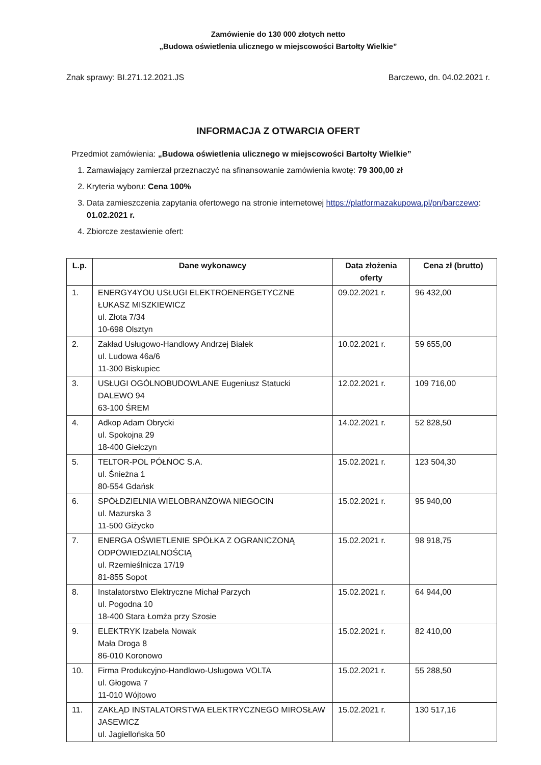Zamówienie do 130 000 złotych netto
„Budowa oświetlenia ulicznego w miejscowości Bartołty Wielkie”
Znak sprawy: BI.271.12.2021.JS Barczewo, dn. 04.02.2021 r.
INFORMACJA Z OTWARCIA OFERT
Przedmiot zamówienia: „Budowa oświetlenia ulicznego w miejscowości Bartołty Wielkie”
1. Zamawiający zamierzał przeznaczyć na sfinansowanie zamówienia kwotę: 79 300,00 zł
2. Kryteria wyboru: Cena 100%
3. Data zamieszczenia zapytania ofertowego na stronie internetowej https://platformazakupowa.pl/pn/barczewo: 01.02.2021 r.
4. Zbiorcze zestawienie ofert:
| L.p. | Dane wykonawcy | Data złożenia oferty | Cena zł (brutto) |
| --- | --- | --- | --- |
| 1. | ENERGY4YOU USŁUGI ELEKTROENERGETYCZNE ŁUKASZ MISZKIEWICZ ul. Złota 7/34 10-698 Olsztyn | 09.02.2021 r. | 96 432,00 |
| 2. | Zakład Usługowo-Handlowy Andrzej Białek ul. Ludowa 46a/6 11-300 Biskupiec | 10.02.2021 r. | 59 655,00 |
| 3. | USŁUGI OGÓLNOBUDOWLANE Eugeniusz Statucki DALEWO 94 63-100 ŚREM | 12.02.2021 r. | 109 716,00 |
| 4. | Adkop Adam Obrycki ul. Spokojna 29 18-400 Giełczyn | 14.02.2021 r. | 52 828,50 |
| 5. | TELTOR-POL PÓŁNOC S.A. ul. Śnieżna 1 80-554 Gdańsk | 15.02.2021 r. | 123 504,30 |
| 6. | SPÓŁDZIELNIA WIELOBRANŻOWA NIEGOCIN ul. Mazurska 3 11-500 Giżycko | 15.02.2021 r. | 95 940,00 |
| 7. | ENERGA OŚWIETLENIE SPÓŁKA Z OGRANICZONĄ ODPOWIEDZIALNOŚCIĄ ul. Rzemieślnicza 17/19 81-855 Sopot | 15.02.2021 r. | 98 918,75 |
| 8. | Instalatorstwo Elektryczne Michał Parzych ul. Pogodna 10 18-400 Stara Łomża przy Szosie | 15.02.2021 r. | 64 944,00 |
| 9. | ELEKTRYK Izabela Nowak Mała Droga 8 86-010 Koronowo | 15.02.2021 r. | 82 410,00 |
| 10. | Firma Produkcyjno-Handlowo-Usługowa VOLTA ul. Głogowa 7 11-010 Wójtowo | 15.02.2021 r. | 55 288,50 |
| 11. | ZAKŁĄD INSTALATORSTWA ELEKTRYCZNEGO MIROSŁAW JASEWICZ ul. Jagiellońska 50 | 15.02.2021 r. | 130 517,16 |